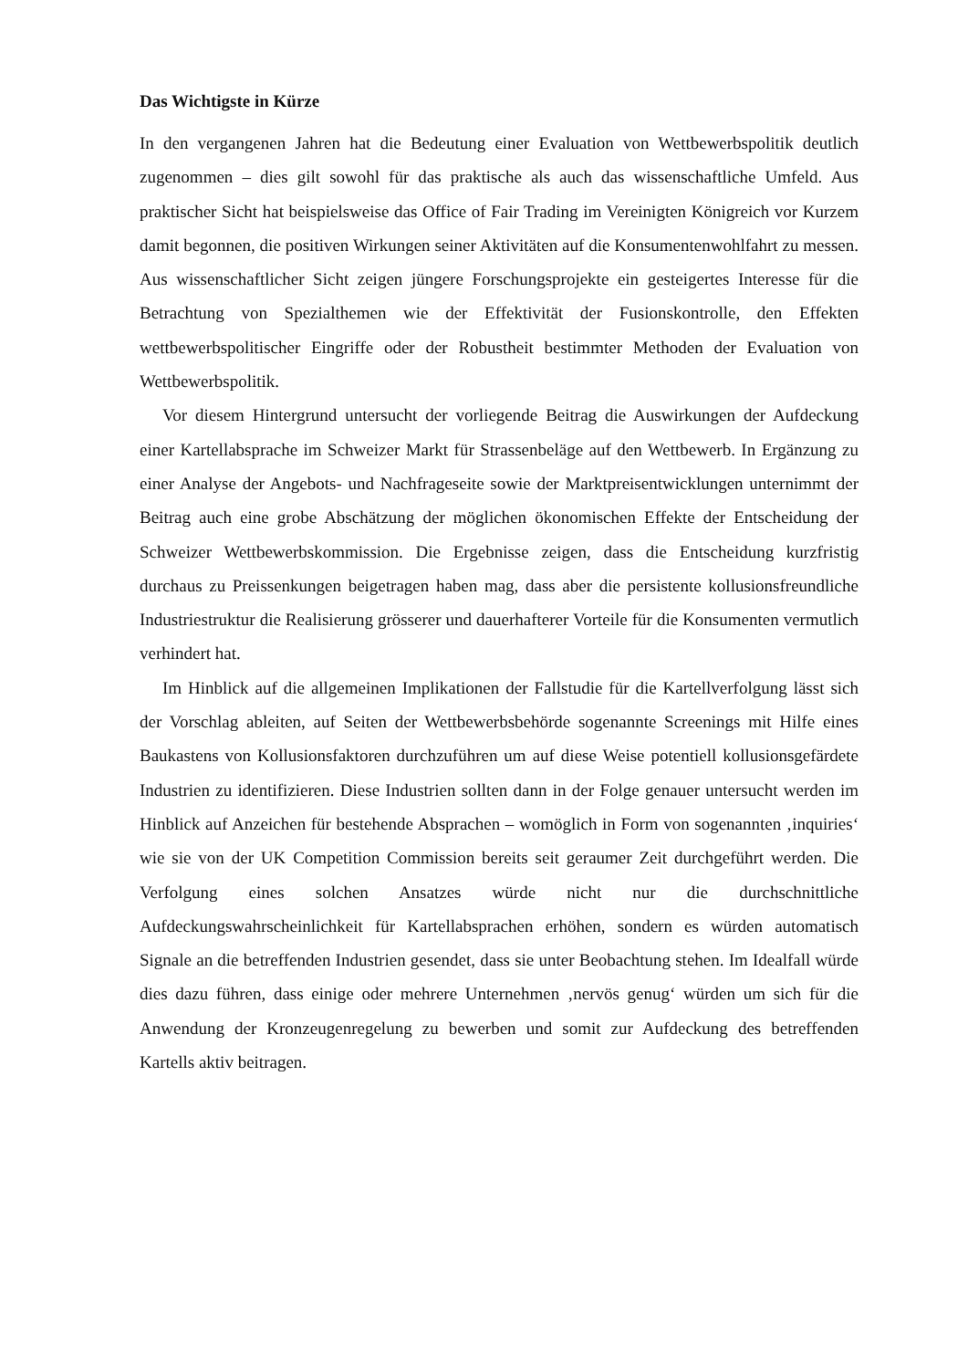Das Wichtigste in Kürze
In den vergangenen Jahren hat die Bedeutung einer Evaluation von Wettbewerbspolitik deutlich zugenommen – dies gilt sowohl für das praktische als auch das wissenschaftliche Umfeld. Aus praktischer Sicht hat beispielsweise das Office of Fair Trading im Vereinigten Königreich vor Kurzem damit begonnen, die positiven Wirkungen seiner Aktivitäten auf die Konsumentenwohlfahrt zu messen. Aus wissenschaftlicher Sicht zeigen jüngere Forschungsprojekte ein gesteigertes Interesse für die Betrachtung von Spezialthemen wie der Effektivität der Fusionskontrolle, den Effekten wettbewerbspolitischer Eingriffe oder der Robustheit bestimmter Methoden der Evaluation von Wettbewerbspolitik.
Vor diesem Hintergrund untersucht der vorliegende Beitrag die Auswirkungen der Aufdeckung einer Kartellabsprache im Schweizer Markt für Strassenbeläge auf den Wettbewerb. In Ergänzung zu einer Analyse der Angebots- und Nachfrageseite sowie der Marktpreisentwicklungen unternimmt der Beitrag auch eine grobe Abschätzung der möglichen ökonomischen Effekte der Entscheidung der Schweizer Wettbewerbskommission. Die Ergebnisse zeigen, dass die Entscheidung kurzfristig durchaus zu Preissenkungen beigetragen haben mag, dass aber die persistente kollusionsfreundliche Industriestruktur die Realisierung grösserer und dauerhafterer Vorteile für die Konsumenten vermutlich verhindert hat.
Im Hinblick auf die allgemeinen Implikationen der Fallstudie für die Kartellverfolgung lässt sich der Vorschlag ableiten, auf Seiten der Wettbewerbsbehörde sogenannte Screenings mit Hilfe eines Baukastens von Kollusionsfaktoren durchzuführen um auf diese Weise potentiell kollusionsgefärdete Industrien zu identifizieren. Diese Industrien sollten dann in der Folge genauer untersucht werden im Hinblick auf Anzeichen für bestehende Absprachen – womöglich in Form von sogenannten ‚inquiries‘ wie sie von der UK Competition Commission bereits seit geraumer Zeit durchgeführt werden. Die Verfolgung eines solchen Ansatzes würde nicht nur die durchschnittliche Aufdeckungswahrscheinlichkeit für Kartellabsprachen erhöhen, sondern es würden automatisch Signale an die betreffenden Industrien gesendet, dass sie unter Beobachtung stehen. Im Idealfall würde dies dazu führen, dass einige oder mehrere Unternehmen ‚nervös genug‘ würden um sich für die Anwendung der Kronzeugenregelung zu bewerben und somit zur Aufdeckung des betreffenden Kartells aktiv beitragen.